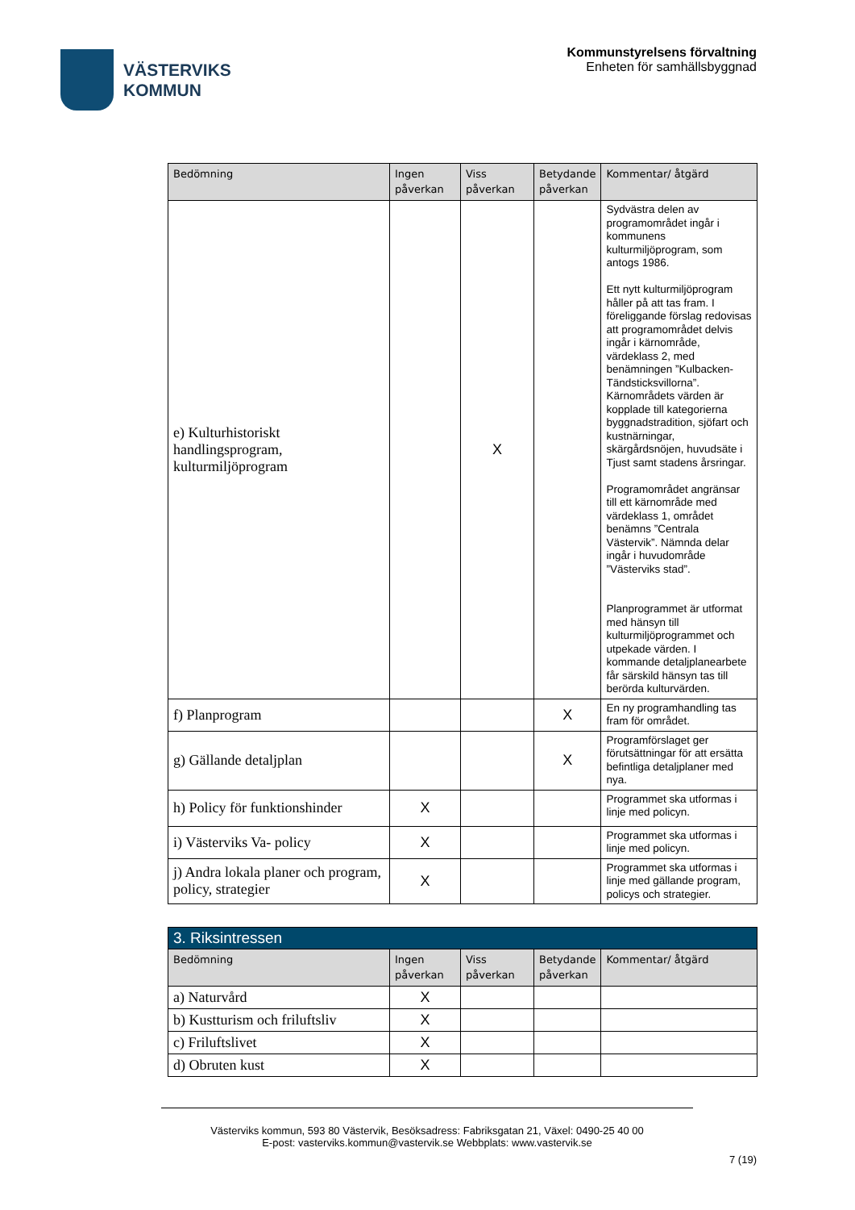VÄSTERVIKS
KOMMUN
Kommunstyrelsens förvaltning
Enheten för samhällsbyggnad
| Bedömning | Ingen påverkan | Viss påverkan | Betydande påverkan | Kommentar/ åtgärd |
| --- | --- | --- | --- | --- |
| e) Kulturhistoriskt handlingsprogram, kulturmiljöprogram | | X | | Sydvästra delen av programområdet ingår i kommunens kulturmiljöprogram, som antogs 1986. Ett nytt kulturmiljöprogram håller på att tas fram. I föreliggande förslag redovisas att programområdet delvis ingår i kärnområde, värdeklass 2, med benämningen ”Kulbacken-Tändsticksvillorna”. Kärnområdets värden är kopplade till kategorierna byggnadstradition, sjöfart och kustnärningar, skärgårdsnöjen, huvudsäte i Tjust samt stadens årsringar. Programområdet angränsar till ett kärnområde med värdeklass 1, området benämns ”Centrala Västervik”. Nämnda delar ingår i huvudområde ”Västerviks stad”. Planprogrammet är utformat med hänsyn till kulturmiljöprogrammet och utpekade värden. I kommande detaljplanearbete får särskild hänsyn tas till berörda kulturvärden. |
| f) Planprogram | | | X | En ny programhandling tas fram för området. |
| g) Gällande detaljplan | | | X | Programförslaget ger förutsättningar för att ersätta befintliga detaljplaner med nya. |
| h) Policy för funktionshinder | X | | | Programmet ska utformas i linje med policyn. |
| i) Västerviks Va- policy | X | | | Programmet ska utformas i linje med policyn. |
| j) Andra lokala planer och program, policy, strategier | X | | | Programmet ska utformas i linje med gällande program, policys och strategier. |
| 3. Riksintressen | | | | |
| Bedömning | Ingen påverkan | Viss påverkan | Betydande påverkan | Kommentar/ åtgärd |
| a) Naturvård | X | | | |
| b) Kustturism och friluftsliv | X | | | |
| c) Friluftslivet | X | | | |
| d) Obruten kust | X | | | |
Västerviks kommun, 593 80 Västervik, Besöksadress: Fabriksgatan 21, Växel: 0490-25 40 00
E-post: vasterviks.kommun@vastervik.se Webbplats: www.vastervik.se
7 (19)